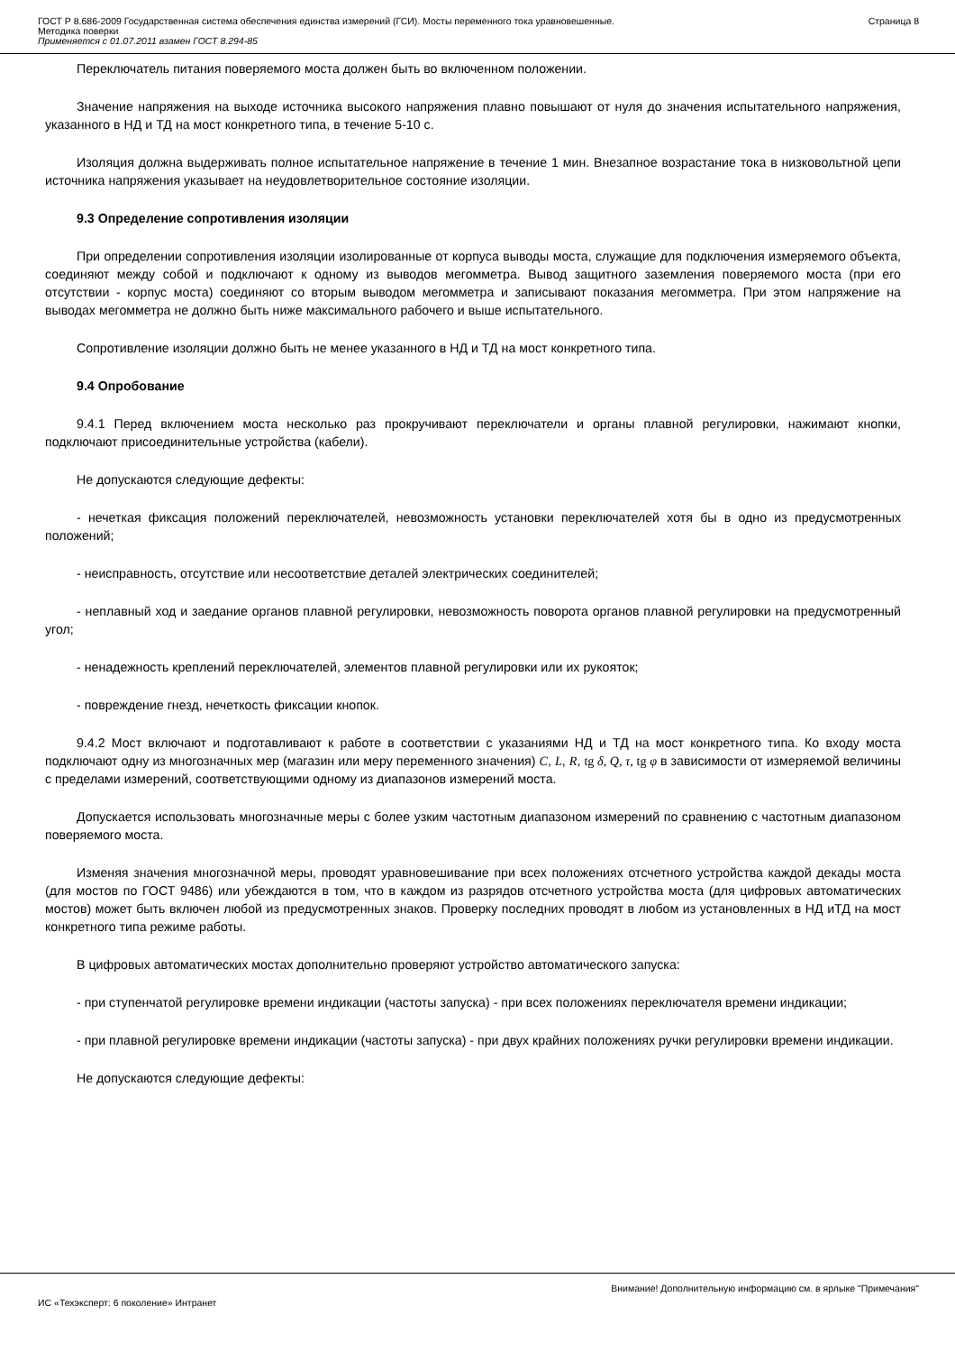ГОСТ Р 8.686-2009 Государственная система обеспечения единства измерений (ГСИ). Мосты переменного тока уравновешенные.
Методика поверки
Применяется с 01.07.2011 взамен ГОСТ 8.294-85
Страница 8
Переключатель питания поверяемого моста должен быть во включенном положении.
Значение напряжения на выходе источника высокого напряжения плавно повышают от нуля до значения испытательного напряжения, указанного в НД и ТД на мост конкретного типа, в течение 5-10 с.
Изоляция должна выдерживать полное испытательное напряжение в течение 1 мин. Внезапное возрастание тока в низковольтной цепи источника напряжения указывает на неудовлетворительное состояние изоляции.
9.3 Определение сопротивления изоляции
При определении сопротивления изоляции изолированные от корпуса выводы моста, служащие для подключения измеряемого объекта, соединяют между собой и подключают к одному из выводов мегомметра. Вывод защитного заземления поверяемого моста (при его отсутствии - корпус моста) соединяют со вторым выводом мегомметра и записывают показания мегомметра. При этом напряжение на выводах мегомметра не должно быть ниже максимального рабочего и выше испытательного.
Сопротивление изоляции должно быть не менее указанного в НД и ТД на мост конкретного типа.
9.4 Опробование
9.4.1 Перед включением моста несколько раз прокручивают переключатели и органы плавной регулировки, нажимают кнопки, подключают присоединительные устройства (кабели).
Не допускаются следующие дефекты:
- нечеткая фиксация положений переключателей, невозможность установки переключателей хотя бы в одно из предусмотренных положений;
- неисправность, отсутствие или несоответствие деталей электрических соединителей;
- неплавный ход и заедание органов плавной регулировки, невозможность поворота органов плавной регулировки на предусмотренный угол;
- ненадежность креплений переключателей, элементов плавной регулировки или их рукояток;
- повреждение гнезд, нечеткость фиксации кнопок.
9.4.2 Мост включают и подготавливают к работе в соответствии с указаниями НД и ТД на мост конкретного типа. Ко входу моста подключают одну из многозначных мер (магазин или меру переменного значения) C, L, R, tg δ, Q, τ, tg φ в зависимости от измеряемой величины с пределами измерений, соответствующими одному из диапазонов измерений моста.
Допускается использовать многозначные меры с более узким частотным диапазоном измерений по сравнению с частотным диапазоном поверяемого моста.
Изменяя значения многозначной меры, проводят уравновешивание при всех положениях отсчетного устройства каждой декады моста (для мостов по ГОСТ 9486) или убеждаются в том, что в каждом из разрядов отсчетного устройства моста (для цифровых автоматических мостов) может быть включен любой из предусмотренных знаков. Проверку последних проводят в любом из установленных в НД иТД на мост конкретного типа режиме работы.
В цифровых автоматических мостах дополнительно проверяют устройство автоматического запуска:
- при ступенчатой регулировке времени индикации (частоты запуска) - при всех положениях переключателя времени индикации;
- при плавной регулировке времени индикации (частоты запуска) - при двух крайних положениях ручки регулировки времени индикации.
Не допускаются следующие дефекты:
Внимание! Дополнительную информацию см. в ярлыке "Примечания"
ИС «Техэксперт: 6 поколение» Интранет